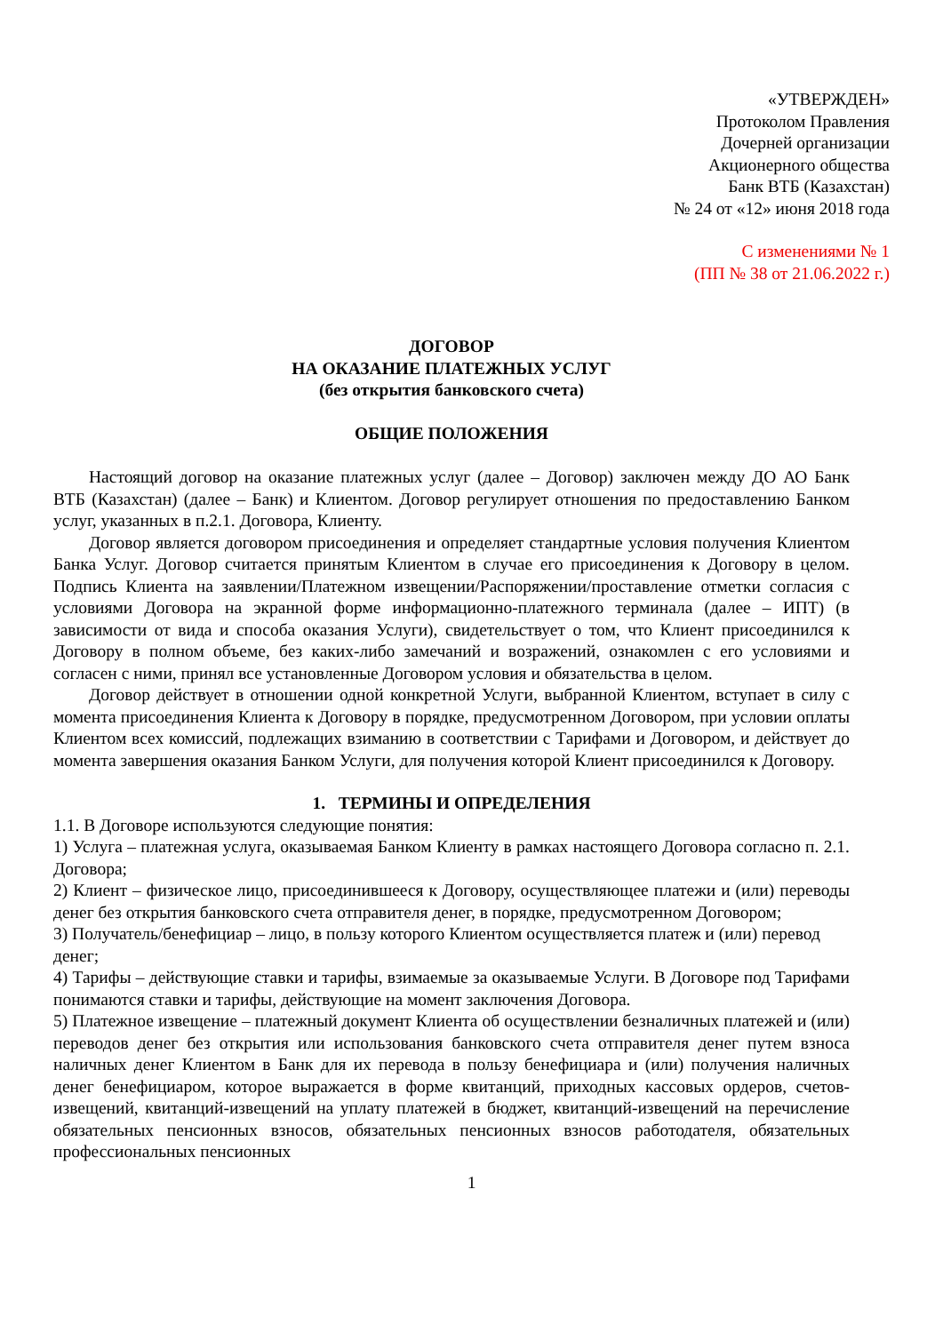«УТВЕРЖДЕН»
Протоколом Правления
Дочерней организации
Акционерного общества
Банк ВТБ (Казахстан)
№ 24 от «12» июня 2018 года
С изменениями № 1
(ПП № 38 от 21.06.2022 г.)
ДОГОВОР
НА ОКАЗАНИЕ ПЛАТЕЖНЫХ УСЛУГ
(без открытия банковского счета)
ОБЩИЕ ПОЛОЖЕНИЯ
Настоящий договор на оказание платежных услуг (далее – Договор) заключен между ДО АО Банк ВТБ (Казахстан) (далее – Банк) и Клиентом. Договор регулирует отношения по предоставлению Банком услуг, указанных в п.2.1. Договора, Клиенту.
Договор является договором присоединения и определяет стандартные условия получения Клиентом Банка Услуг. Договор считается принятым Клиентом в случае его присоединения к Договору в целом. Подпись Клиента на заявлении/Платежном извещении/Распоряжении/проставление отметки согласия с условиями Договора на экранной форме информационно-платежного терминала (далее – ИПТ) (в зависимости от вида и способа оказания Услуги), свидетельствует о том, что Клиент присоединился к Договору в полном объеме, без каких-либо замечаний и возражений, ознакомлен с его условиями и согласен с ними, принял все установленные Договором условия и обязательства в целом.
Договор действует в отношении одной конкретной Услуги, выбранной Клиентом, вступает в силу с момента присоединения Клиента к Договору в порядке, предусмотренном Договором, при условии оплаты Клиентом всех комиссий, подлежащих взиманию в соответствии с Тарифами и Договором, и действует до момента завершения оказания Банком Услуги, для получения которой Клиент присоединился к Договору.
1. ТЕРМИНЫ И ОПРЕДЕЛЕНИЯ
1.1. В Договоре используются следующие понятия:
1) Услуга – платежная услуга, оказываемая Банком Клиенту в рамках настоящего Договора согласно п. 2.1. Договора;
2) Клиент – физическое лицо, присоединившееся к Договору, осуществляющее платежи и (или) переводы денег без открытия банковского счета отправителя денег, в порядке, предусмотренном Договором;
3) Получатель/бенефициар – лицо, в пользу которого Клиентом осуществляется платеж и (или) перевод денег;
4) Тарифы – действующие ставки и тарифы, взимаемые за оказываемые Услуги. В Договоре под Тарифами понимаются ставки и тарифы, действующие на момент заключения Договора.
5) Платежное извещение – платежный документ Клиента об осуществлении безналичных платежей и (или) переводов денег без открытия или использования банковского счета отправителя денег путем взноса наличных денег Клиентом в Банк для их перевода в пользу бенефициара и (или) получения наличных денег бенефициаром, которое выражается в форме квитанций, приходных кассовых ордеров, счетов-извещений, квитанций-извещений на уплату платежей в бюджет, квитанций-извещений на перечисление обязательных пенсионных взносов, обязательных пенсионных взносов работодателя, обязательных профессиональных пенсионных
1